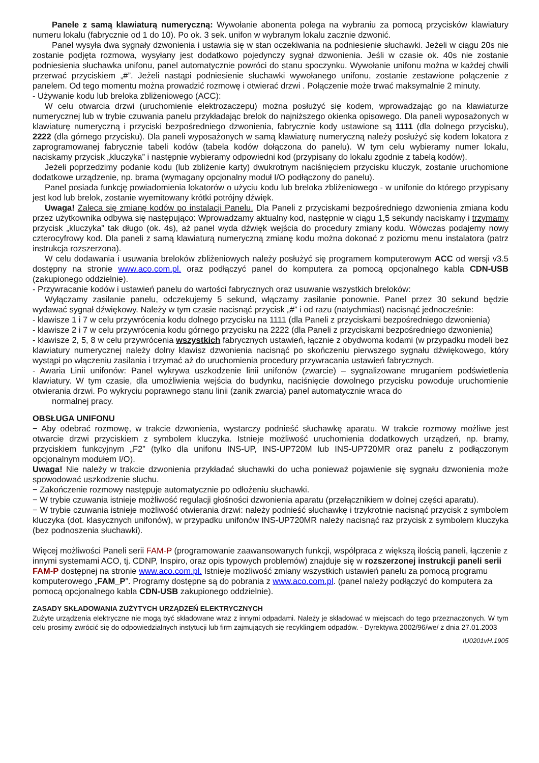Panele z samą klawiaturą numeryczną: Wywołanie abonenta polega na wybraniu za pomocą przycisków klawiatury numeru lokalu (fabrycznie od 1 do 10). Po ok. 3 sek. unifon w wybranym lokalu zacznie dzwonić.
Panel wysyła dwa sygnały dzwonienia i ustawia się w stan oczekiwania na podniesienie słuchawki. Jeżeli w ciągu 20s nie zostanie podjęta rozmowa, wysyłany jest dodatkowo pojedynczy sygnał dzwonienia. Jeśli w czasie ok. 40s nie zostanie podniesienia słuchawka unifonu, panel automatycznie powróci do stanu spoczynku. Wywołanie unifonu można w każdej chwili przerwać przyciskiem „#”. Jeżeli nastąpi podniesienie słuchawki wywołanego unifonu, zostanie zestawione połączenie z panelem. Od tego momentu można prowadzić rozmowę i otwierać drzwi . Połączenie może trwać maksymalnie 2 minuty.
- Używanie kodu lub breloka zbliżeniowego (ACC):
W celu otwarcia drzwi (uruchomienie elektrozaczepu) można posłużyć się kodem, wprowadzając go na klawiaturze numerycznej lub w trybie czuwania panelu przykładając brelok do najniższego okienka opisowego. Dla paneli wyposażonych w klawiaturę numeryczną i przyciski bezpośredniego dzwonienia, fabrycznie kody ustawione są 1111 (dla dolnego przycisku), 2222 (dla górnego przycisku). Dla paneli wyposażonych w samą klawiaturę numeryczną należy posłużyć się kodem lokatora z zaprogramowanej fabrycznie tabeli kodów (tabela kodów dołączona do panelu). W tym celu wybieramy numer lokalu, naciskamy przycisk „kluczyka” i następnie wybieramy odpowiedni kod (przypisany do lokalu zgodnie z tabelą kodów).
Jeżeli poprzedzimy podanie kodu (lub zbliżenie karty) dwukrotnym naciśnięciem przycisku kluczyk, zostanie uruchomione dodatkowe urządzenie, np. brama (wymagany opcjonalny moduł I/O podłączony do panelu).
Panel posiada funkcję powiadomienia lokatorów o użyciu kodu lub breloka zbliżeniowego - w unifonie do którego przypisany jest kod lub brelok, zostanie wyemitowany krótki potrójny dźwięk.
Uwaga! Zaleca się zmianę kodów po instalacji Panelu. Dla Paneli z przyciskami bezpośredniego dzwonienia zmiana kodu przez użytkownika odbywa się następująco: Wprowadzamy aktualny kod, następnie w ciągu 1,5 sekundy naciskamy i trzymamy przycisk „kluczyka” tak długo (ok. 4s), aż panel wyda dźwięk wejścia do procedury zmiany kodu. Wówczas podajemy nowy czterocyfrowy kod. Dla paneli z samą klawiaturą numeryczną zmianę kodu można dokonać z poziomu menu instalatora (patrz instrukcja rozszerzona).
W celu dodawania i usuwania breloków zbliżeniowych należy posłużyć się programem komputerowym ACC od wersji v3.5 dostępny na stronie www.aco.com.pl. oraz podłączyć panel do komputera za pomocą opcjonalnego kabla CDN-USB (zakupionego oddzielnie).
- Przywracanie kodów i ustawień panelu do wartości fabrycznych oraz usuwanie wszystkich breloków:
Wyłączamy zasilanie panelu, odczekujemy 5 sekund, włączamy zasilanie ponownie. Panel przez 30 sekund będzie wydawać sygnał dźwiękowy. Należy w tym czasie nacisnąć przycisk „#” i od razu (natychmiast) nacisnąć jednocześnie:
- klawisze 1 i 7 w celu przywrócenia kodu dolnego przycisku na 1111 (dla Paneli z przyciskami bezpośredniego dzwonienia)
- klawisze 2 i 7 w celu przywrócenia kodu górnego przycisku na 2222 (dla Paneli z przyciskami bezpośredniego dzwonienia)
- klawisze 2, 5, 8 w celu przywrócenia wszystkich fabrycznych ustawień, łącznie z obydwoma kodami (w przypadku modeli bez klawiatury numerycznej należy dolny klawisz dzwonienia nacisnąć po skończeniu pierwszego sygnału dźwiękowego, który wystąpi po włączeniu zasilania i trzymać aż do uruchomienia procedury przywracania ustawień fabrycznych.
- Awaria Linii unifonów: Panel wykrywa uszkodzenie linii unifonów (zwarcie) – sygnalizowane mruganiem podświetlenia klawiatury. W tym czasie, dla umożliwienia wejścia do budynku, naciśnięcie dowolnego przycisku powoduje uruchomienie otwierania drzwi. Po wykryciu poprawnego stanu linii (zanik zwarcia) panel automatycznie wraca do
normalnej pracy.
OBSŁUGA UNIFONU
− Aby odebrać rozmowę, w trakcie dzwonienia, wystarczy podnieść słuchawkę aparatu. W trakcie rozmowy możliwe jest otwarcie drzwi przyciskiem z symbolem kluczyka. Istnieje możliwość uruchomienia dodatkowych urządzeń, np. bramy, przyciskiem funkcyjnym „F2” (tylko dla unifonu INS-UP, INS-UP720M lub INS-UP720MR oraz panelu z podłączonym opcjonalnym modułem I/O).
Uwaga! Nie należy w trakcie dzwonienia przykładać słuchawki do ucha ponieważ pojawienie się sygnału dzwonienia może spowodować uszkodzenie słuchu.
− Zakończenie rozmowy następuje automatycznie po odłożeniu słuchawki.
− W trybie czuwania istnieje możliwość regulacji głośności dzwonienia aparatu (przełącznikiem w dolnej części aparatu).
− W trybie czuwania istnieje możliwość otwierania drzwi: należy podnieść słuchawkę i trzykrotnie nacisnąć przycisk z symbolem kluczyka (dot. klasycznych unifonów), w przypadku unifonów INS-UP720MR należy nacisnąć raz przycisk z symbolem kluczyka (bez podnoszenia słuchawki).
Więcej możliwości Paneli serii FAM-P (programowanie zaawansowanych funkcji, współpraca z większą ilością paneli, łączenie z innymi systemami ACO, tj. CDNP, Inspiro, oraz opis typowych problemów) znajduje się w rozszerzonej instrukcji paneli serii FAM-P dostępnej na stronie www.aco.com.pl. Istnieje możliwość zmiany wszystkich ustawień panelu za pomocą programu komputerowego „FAM_P”. Programy dostępne są do pobrania z www.aco.com.pl. (panel należy podłączyć do komputera za pomocą opcjonalnego kabla CDN-USB zakupionego oddzielnie).
ZASADY SKŁADOWANIA ZUŻYTYCH URZĄDZEŃ ELEKTRYCZNYCH
Zużyte urządzenia elektryczne nie mogą być składowane wraz z innymi odpadami. Należy je składować w miejscach do tego przeznaczonych. W tym celu prosimy zwrócić się do odpowiedzialnych instytucji lub firm zajmujących się recyklingiem odpadów. - Dyrektywa 2002/96/we/ z dnia 27.01.2003
IU0201vH.1905